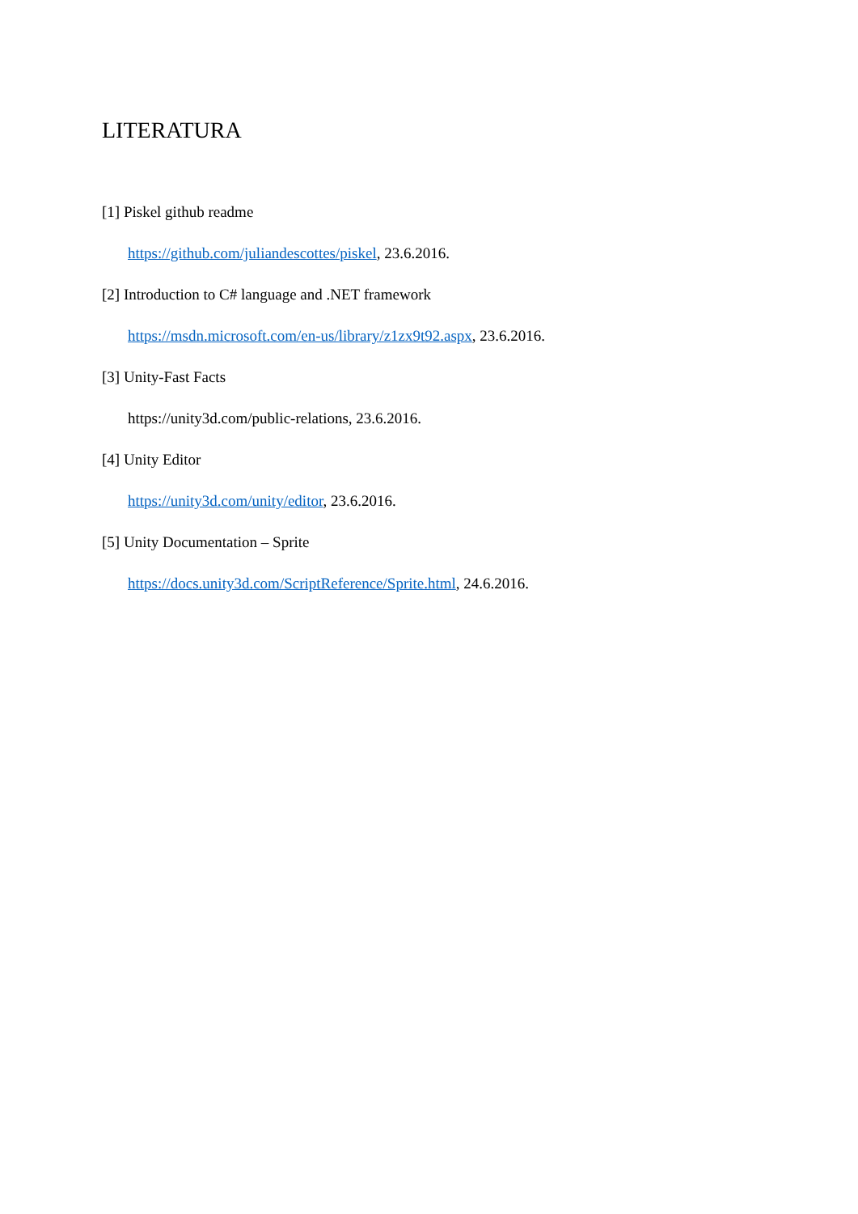LITERATURA
[1] Piskel github readme
https://github.com/juliandescottes/piskel, 23.6.2016.
[2] Introduction to C# language and .NET framework
https://msdn.microsoft.com/en-us/library/z1zx9t92.aspx, 23.6.2016.
[3] Unity-Fast Facts
https://unity3d.com/public-relations, 23.6.2016.
[4] Unity Editor
https://unity3d.com/unity/editor, 23.6.2016.
[5] Unity Documentation – Sprite
https://docs.unity3d.com/ScriptReference/Sprite.html, 24.6.2016.